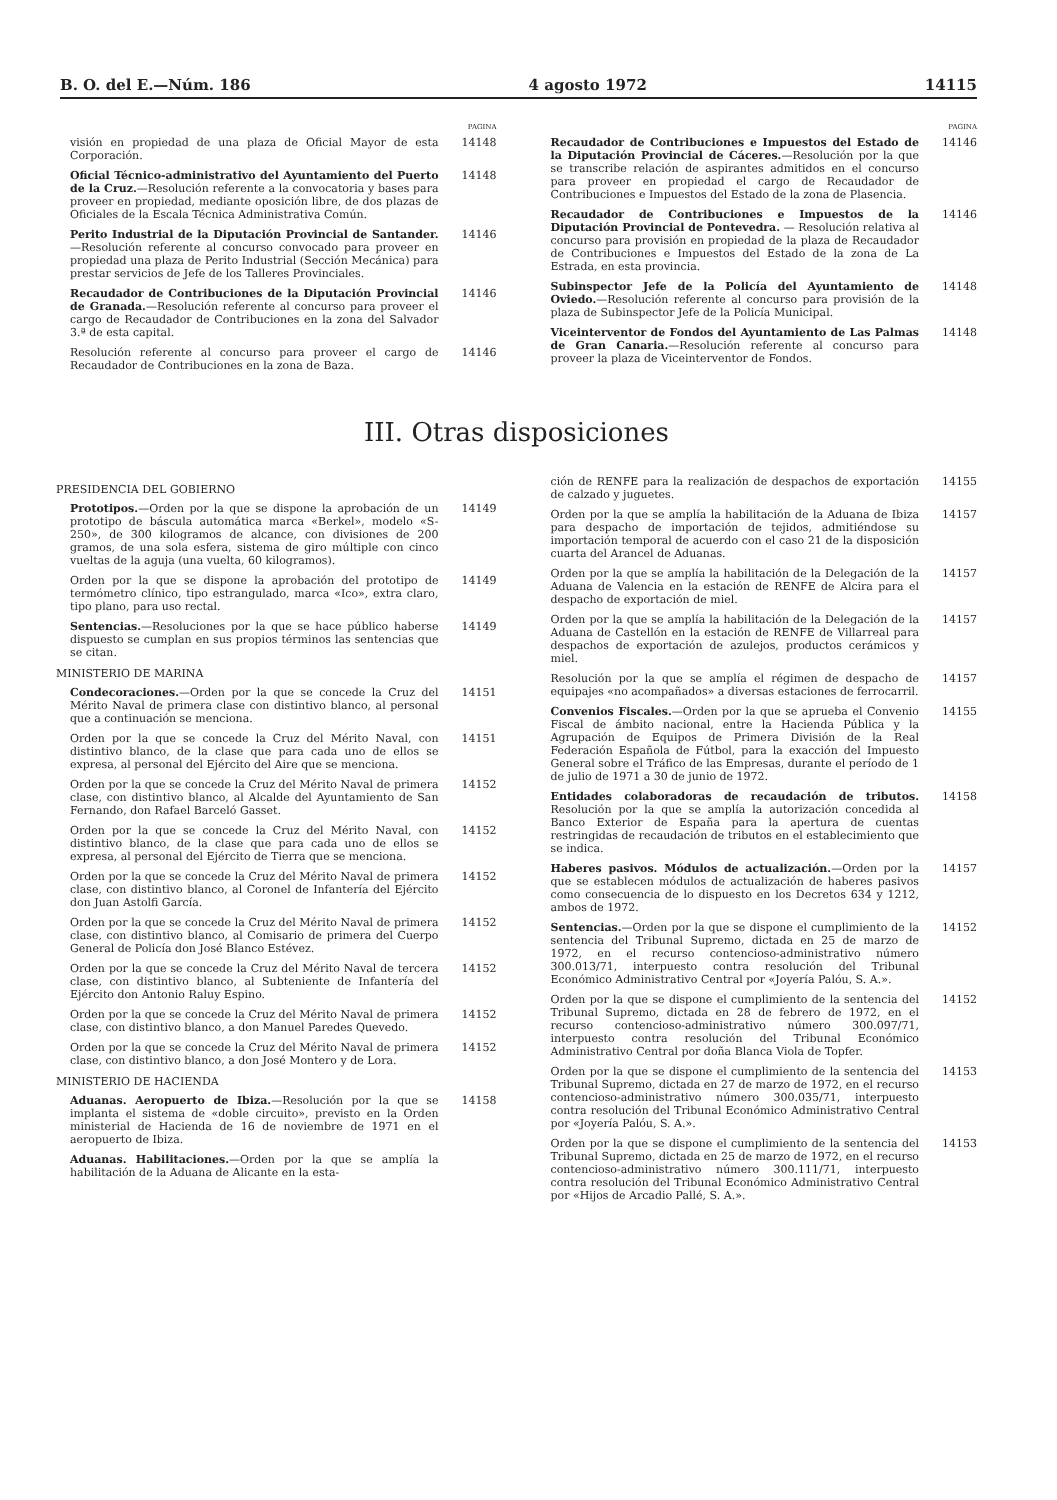B. O. del E.—Núm. 186 4 agosto 1972 14115
PAGINA
visión en propiedad de una plaza de Oficial Mayor de esta Corporación.
14148
Oficial Técnico-administrativo del Ayuntamiento del Puerto de la Cruz.—Resolución referente a la convocatoria y bases para proveer en propiedad, mediante oposición libre, de dos plazas de Oficiales de la Escala Técnica Administrativa Común.
14148
Perito Industrial de la Diputación Provincial de Santander.—Resolución referente al concurso convocado para proveer en propiedad una plaza de Perito Industrial (Sección Mecánica) para prestar servicios de Jefe de los Talleres Provinciales.
14146
Recaudador de Contribuciones de la Diputación Provincial de Granada.—Resolución referente al concurso para proveer el cargo de Recaudador de Contribuciones en la zona del Salvador 3.ª de esta capital.
14146
Resolución referente al concurso para proveer el cargo de Recaudador de Contribuciones en la zona de Baza.
14146
PAGINA
Recaudador de Contribuciones e Impuestos del Estado de la Diputación Provincial de Cáceres.—Resolución por la que se transcribe relación de aspirantes admitidos en el concurso para proveer en propiedad el cargo de Recaudador de Contribuciones e Impuestos del Estado de la zona de Plasencia.
14146
Recaudador de Contribuciones e Impuestos de la Diputación Provincial de Pontevedra. — Resolución relativa al concurso para provisión en propiedad de la plaza de Recaudador de Contribuciones e Impuestos del Estado de la zona de La Estrada, en esta provincia.
14146
Subinspector Jefe de la Policía del Ayuntamiento de Oviedo.—Resolución referente al concurso para provisión de la plaza de Subinspector Jefe de la Policía Municipal.
14148
Viceinterventor de Fondos del Ayuntamiento de Las Palmas de Gran Canaria.—Resolución referente al concurso para proveer la plaza de Viceinterventor de Fondos.
14148
III. Otras disposiciones
PRESIDENCIA DEL GOBIERNO
Prototipos.—Orden por la que se dispone la aprobación de un prototipo de báscula automática marca «Berkel», modelo «S-250», de 300 kilogramos de alcance, con divisiones de 200 gramos, de una sola esfera, sistema de giro múltiple con cinco vueltas de la aguja (una vuelta, 60 kilogramos).
14149
Orden por la que se dispone la aprobación del prototipo de termómetro clínico, tipo estrangulado, marca «Ico», extra claro, tipo plano, para uso rectal.
14149
Sentencias.—Resoluciones por la que se hace público haberse dispuesto se cumplan en sus propios términos las sentencias que se citan.
14149
MINISTERIO DE MARINA
Condecoraciones.—Orden por la que se concede la Cruz del Mérito Naval de primera clase con distintivo blanco, al personal que a continuación se menciona.
14151
Orden por la que se concede la Cruz del Mérito Naval, con distintivo blanco, de la clase que para cada uno de ellos se expresa, al personal del Ejército del Aire que se menciona.
14151
Orden por la que se concede la Cruz del Mérito Naval de primera clase, con distintivo blanco, al Alcalde del Ayuntamiento de San Fernando, don Rafael Barceló Gasset.
14152
Orden por la que se concede la Cruz del Mérito Naval, con distintivo blanco, de la clase que para cada uno de ellos se expresa, al personal del Ejército de Tierra que se menciona.
14152
Orden por la que se concede la Cruz del Mérito Naval de primera clase, con distintivo blanco, al Coronel de Infantería del Ejército don Juan Astolfi García.
14152
Orden por la que se concede la Cruz del Mérito Naval de primera clase, con distintivo blanco, al Comisario de primera del Cuerpo General de Policía don José Blanco Estévez.
14152
Orden por la que se concede la Cruz del Mérito Naval de tercera clase, con distintivo blanco, al Subteniente de Infantería del Ejército don Antonio Raluy Espino.
14152
Orden por la que se concede la Cruz del Mérito Naval de primera clase, con distintivo blanco, a don Manuel Paredes Quevedo.
14152
Orden por la que se concede la Cruz del Mérito Naval de primera clase, con distintivo blanco, a don José Montero y de Lora.
14152
MINISTERIO DE HACIENDA
Aduanas. Aeropuerto de Ibiza.—Resolución por la que se implanta el sistema de «doble circuito», previsto en la Orden ministerial de Hacienda de 16 de noviembre de 1971 en el aeropuerto de Ibiza.
14158
Aduanas. Habilitaciones.—Orden por la que se amplía la habilitación de la Aduana de Alicante en la esta-
ción de RENFE para la realización de despachos de exportación de calzado y juguetes.
14155
Orden por la que se amplía la habilitación de la Aduana de Ibiza para despacho de importación de tejidos, admitiéndose su importación temporal de acuerdo con el caso 21 de la disposición cuarta del Arancel de Aduanas.
14157
Orden por la que se amplía la habilitación de la Delegación de la Aduana de Valencia en la estación de RENFE de Alcira para el despacho de exportación de miel.
14157
Orden por la que se amplía la habilitación de la Delegación de la Aduana de Castellón en la estación de RENFE de Villarreal para despachos de exportación de azulejos, productos cerámicos y miel.
14157
Resolución por la que se amplía el régimen de despacho de equipajes «no acompañados» a diversas estaciones de ferrocarril.
14157
Convenios Fiscales.—Orden por la que se aprueba el Convenio Fiscal de ámbito nacional, entre la Hacienda Pública y la Agrupación de Equipos de Primera División de la Real Federación Española de Fútbol, para la exacción del Impuesto General sobre el Tráfico de las Empresas, durante el período de 1 de julio de 1971 a 30 de junio de 1972.
14155
Entidades colaboradoras de recaudación de tributos. Resolución por la que se amplía la autorización concedida al Banco Exterior de España para la apertura de cuentas restringidas de recaudación de tributos en el establecimiento que se indica.
14158
Haberes pasivos. Módulos de actualización.—Orden por la que se establecen módulos de actualización de haberes pasivos como consecuencia de lo dispuesto en los Decretos 634 y 1212, ambos de 1972.
14157
Sentencias.—Orden por la que se dispone el cumplimiento de la sentencia del Tribunal Supremo, dictada en 25 de marzo de 1972, en el recurso contencioso-administrativo número 300.013/71, interpuesto contra resolución del Tribunal Económico Administrativo Central por «Joyería Palóu, S. A.».
14152
Orden por la que se dispone el cumplimiento de la sentencia del Tribunal Supremo, dictada en 28 de febrero de 1972, en el recurso contencioso-administrativo número 300.097/71, interpuesto contra resolución del Tribunal Económico Administrativo Central por doña Blanca Viola de Topfer.
14152
Orden por la que se dispone el cumplimiento de la sentencia del Tribunal Supremo, dictada en 27 de marzo de 1972, en el recurso contencioso-administrativo número 300.035/71, interpuesto contra resolución del Tribunal Económico Administrativo Central por «Joyería Palóu, S. A.».
14153
Orden por la que se dispone el cumplimiento de la sentencia del Tribunal Supremo, dictada en 25 de marzo de 1972, en el recurso contencioso-administrativo número 300.111/71, interpuesto contra resolución del Tribunal Económico Administrativo Central por «Hijos de Arcadio Pallé, S. A.».
14153